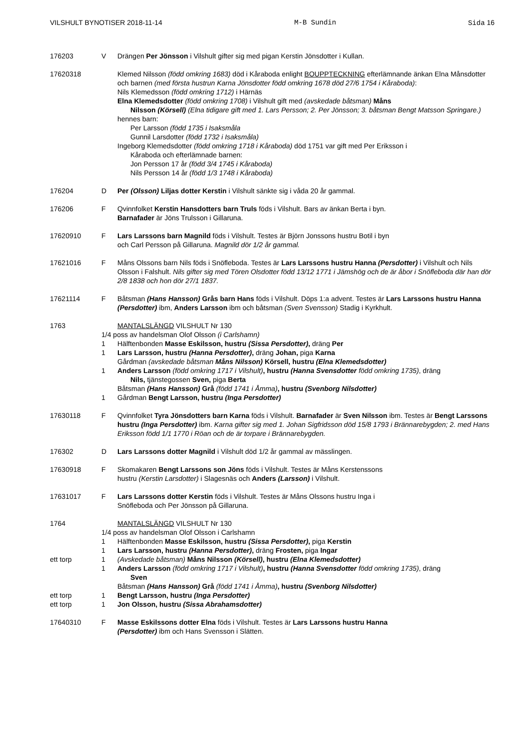VILSHULT BYNOTISER 2018-11-14 M-B Sundin Sida 16
176203 V Drängen Per Jönsson i Vilshult gifter sig med pigan Kerstin Jönsdotter i Kullan.
17620318 Klemed Nilsson (född omkring 1683) död i Kåraboda enlight BOUPPTECKNING efterlämnande änkan Elna Månsdotter och barnen (med första hustrun Karna Jönsdotter född omkring 1678 död 27/6 1754 i Kåraboda):
Nils Klemedsson (född omkring 1712) i Härnäs
Elna Klemedsdotter (född omkring 1708) i Vilshult gift med (avskedade båtsman) Måns
Nilsson (Körsell) (Elna tidigare gift med 1. Lars Persson; 2. Per Jönsson; 3. båtsman Bengt Matsson Springare.)
hennes barn:
Per Larsson (född 1735 i Isaksmåla
Gunnil Larsdotter (född 1732 i Isaksmåla)
Ingeborg Klemedsdotter (född omkring 1718 i Kåraboda) död 1751 var gift med Per Eriksson i
Kåraboda och efterlämnade barnen:
Jon Persson 17 år (född 3/4 1745 i Kåraboda)
Nils Persson 14 år (född 1/3 1748 i Kåraboda)
176204 D Per (Olsson) Liljas dotter Kerstin i Vilshult sänkte sig i våda 20 år gammal.
176206 F Qvinnfolket Kerstin Hansdotters barn Truls föds i Vilshult. Bars av änkan Berta i byn.
Barnafader är Jöns Trulsson i Gillaruna.
17620910 F Lars Larssons barn Magnild föds i Vilshult. Testes är Björn Jonssons hustru Botil i byn
och Carl Persson på Gillaruna. Magnild dör 1/2 år gammal.
17621016 F Måns Olssons barn Nils föds i Snöfleboda. Testes är Lars Larssons hustru Hanna (Persdotter) i Vilshult och Nils Olsson i Falshult. Nils gifter sig med Tören Olsdotter född 13/12 1771 i Jämshög och de är åbor i Snöfleboda där han dör 2/8 1838 och hon dör 27/1 1837.
17621114 F Båtsman (Hans Hansson) Grås barn Hans föds i Vilshult. Döps 1:a advent. Testes är Lars Larssons hustru Hanna (Persdotter) ibm, Anders Larsson ibm och båtsman (Sven Svensson) Stadig i Kyrkhult.
1763 MANTALSLÄNGD VILSHULT Nr 130
1/4 poss av handelsman Olof Olsson (i Carlshamn)
1 Hälftenbonden Masse Eskilsson, hustru (Sissa Persdotter), dräng Per
1 Lars Larsson, hustru (Hanna Persdotter), dräng Johan, piga Karna
Gårdman (avskedade båtsman Måns Nilsson) Körsell, hustru (Elna Klemedsdotter)
1 Anders Larsson (född omkring 1717 i Vilshult), hustru (Hanna Svensdotter född omkring 1735), dräng
Nils, tjänstegossen Sven, piga Berta
Båtsman (Hans Hansson) Grå (född 1741 i Åmma), hustru (Svenborg Nilsdotter)
1 Gårdman Bengt Larsson, hustru (Inga Persdotter)
17630118 F Qvinnfolket Tyra Jönsdotters barn Karna föds i Vilshult. Barnafader är Sven Nilsson ibm. Testes är Bengt Larssons hustru (Inga Persdotter) ibm. Karna gifter sig med 1. Johan Sigfridsson död 15/8 1793 i Brännarebygden; 2. med Hans Eriksson född 1/1 1770 i Röan och de är torpare i Brännarebygden.
176302 D Lars Larssons dotter Magnild i Vilshult död 1/2 år gammal av mässlingen.
17630918 F Skomakaren Bengt Larssons son Jöns föds i Vilshult. Testes är Måns Kerstenssons
hustru (Kerstin Larsdotter) i Slagesnäs och Anders (Larsson) i Vilshult.
17631017 F Lars Larssons dotter Kerstin föds i Vilshult. Testes är Måns Olssons hustru Inga i
Snöfleboda och Per Jönsson på Gillaruna.
1764 MANTALSLÄNGD VILSHULT Nr 130
1/4 poss av handelsman Olof Olsson i Carlshamn
1 Hälftenbonden Masse Eskilsson, hustru (Sissa Persdotter), piga Kerstin
1 Lars Larsson, hustru (Hanna Persdotter), dräng Frosten, piga Ingar
ett torp 1 (Avskedade båtsman) Måns Nilsson (Körsell), hustru (Elna Klemedsdotter)
1 Anders Larsson (född omkring 1717 i Vilshult), hustru (Hanna Svensdotter född omkring 1735), dräng
Sven
Båtsman (Hans Hansson) Grå (född 1741 i Åmma), hustru (Svenborg Nilsdotter)
ett torp 1 Bengt Larsson, hustru (Inga Persdotter)
ett torp 1 Jon Olsson, hustru (Sissa Abrahamsdotter)
17640310 F Masse Eskilssons dotter Elna föds i Vilshult. Testes är Lars Larssons hustru Hanna
(Persdotter) ibm och Hans Svensson i Slätten.